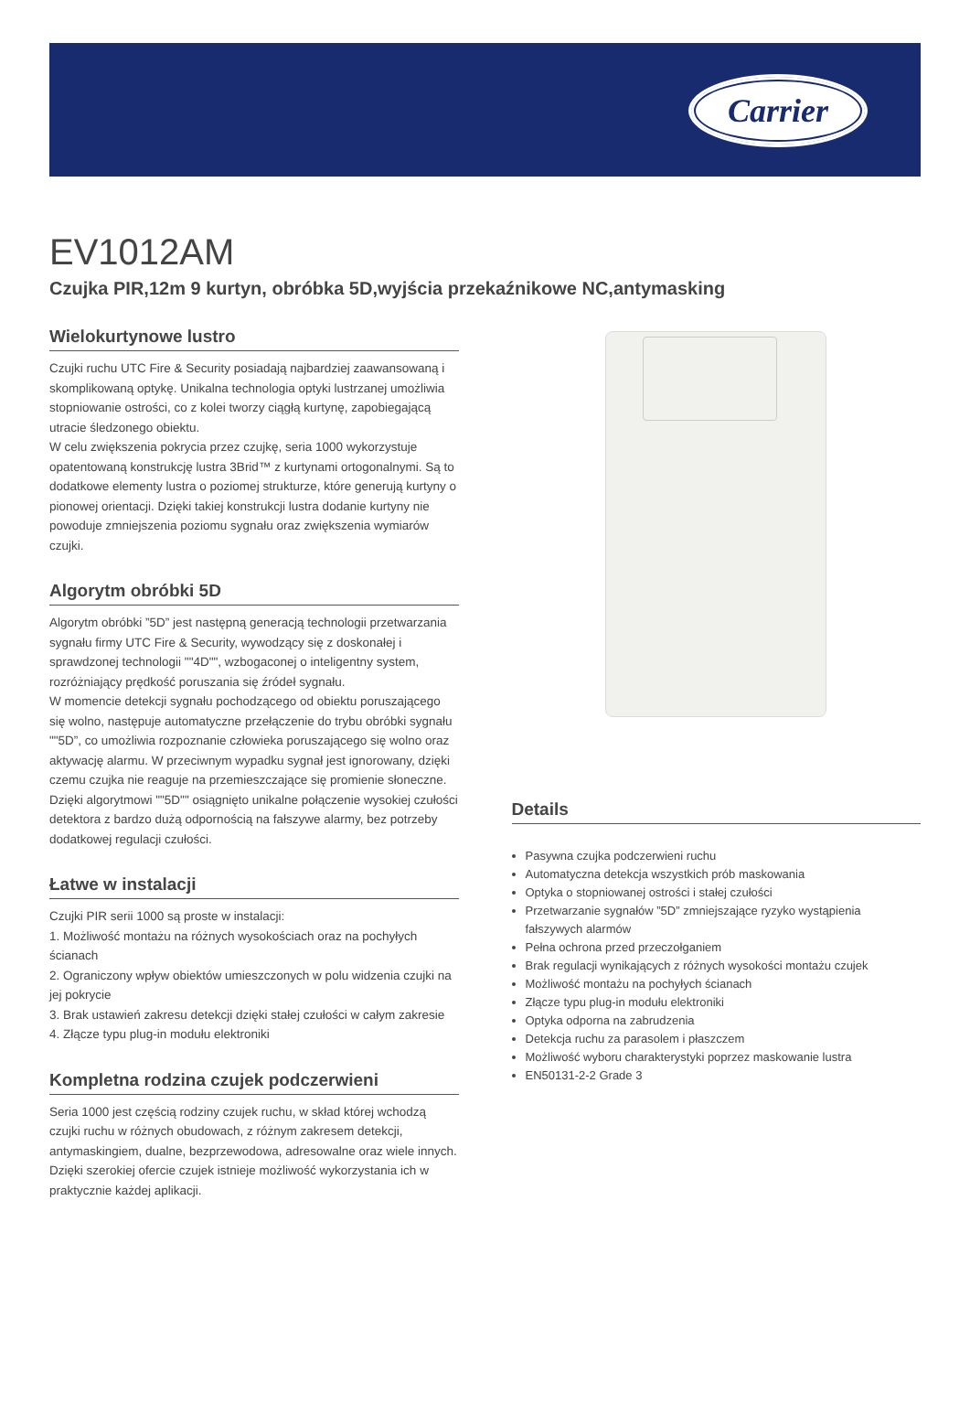Carrier
EV1012AM
Czujka PIR,12m 9 kurtyn, obróbka 5D,wyjścia przekaźnikowe NC,antymasking
Wielokurtynowe lustro
Czujki ruchu UTC Fire & Security posiadają najbardziej zaawansowaną i skomplikowaną optykę. Unikalna technologia optyki lustrzanej umożliwia stopniowanie ostrości, co z kolei tworzy ciągłą kurtynę, zapobiegającą utracie śledzonego obiektu.
W celu zwiększenia pokrycia przez czujkę, seria 1000 wykorzystuje opatentowaną konstrukcję lustra 3Brid™ z kurtynami ortogonalnymi. Są to dodatkowe elementy lustra o poziomej strukturze, które generują kurtyny o pionowej orientacji. Dzięki takiej konstrukcji lustra dodanie kurtyny nie powoduje zmniejszenia poziomu sygnału oraz zwiększenia wymiarów czujki.
Algorytm obróbki 5D
Algorytm obróbki ”5D” jest następną generacją technologii przetwarzania sygnału firmy UTC Fire & Security, wywodzący się z doskonałej i sprawdzonej technologii ""4D"", wzbogaconej o inteligentny system, rozróżniający prędkość poruszania się źródeł sygnału.
W momencie detekcji sygnału pochodzącego od obiektu poruszającego się wolno, następuje automatyczne przełączenie do trybu obróbki sygnału ""5D”, co umożliwia rozpoznanie człowieka poruszającego się wolno oraz aktywację alarmu. W przeciwnym wypadku sygnał jest ignorowany, dzięki czemu czujka nie reaguje na przemieszczające się promienie słoneczne.
Dzięki algorytmowi ""5D"" osiągnięto unikalne połączenie wysokiej czułości detektora z bardzo dużą odpornością na fałszywe alarmy, bez potrzeby dodatkowej regulacji czułości.
Łatwe w instalacji
Czujki PIR serii 1000 są proste w instalacji:
1. Możliwość montażu na różnych wysokościach oraz na pochyłych ścianach
2. Ograniczony wpływ obiektów umieszczonych w polu widzenia czujki na jej pokrycie
3. Brak ustawień zakresu detekcji dzięki stałej czułości w całym zakresie
4. Złącze typu plug-in modułu elektroniki
Kompletna rodzina czujek podczerwieni
Seria 1000 jest częścią rodziny czujek ruchu, w skład której wchodzą czujki ruchu w różnych obudowach, z różnym zakresem detekcji, antymaskingiem, dualne, bezprzewodowa, adresowalne oraz wiele innych. Dzięki szerokiej ofercie czujek istnieje możliwość wykorzystania ich w praktycznie każdej aplikacji.
Details
Pasywna czujka podczerwieni ruchu
Automatyczna detekcja wszystkich prób maskowania
Optyka o stopniowanej ostrości i stałej czułości
Przetwarzanie sygnałów ”5D” zmniejszające ryzyko wystąpienia fałszywych alarmów
Pełna ochrona przed przeczołganiem
Brak regulacji wynikających z różnych wysokości montażu czujek
Możliwość montażu na pochyłych ścianach
Złącze typu plug-in modułu elektroniki
Optyka odporna na zabrudzenia
Detekcja ruchu za parasolem i płaszczem
Możliwość wyboru charakterystyki poprzez maskowanie lustra
EN50131-2-2 Grade 3